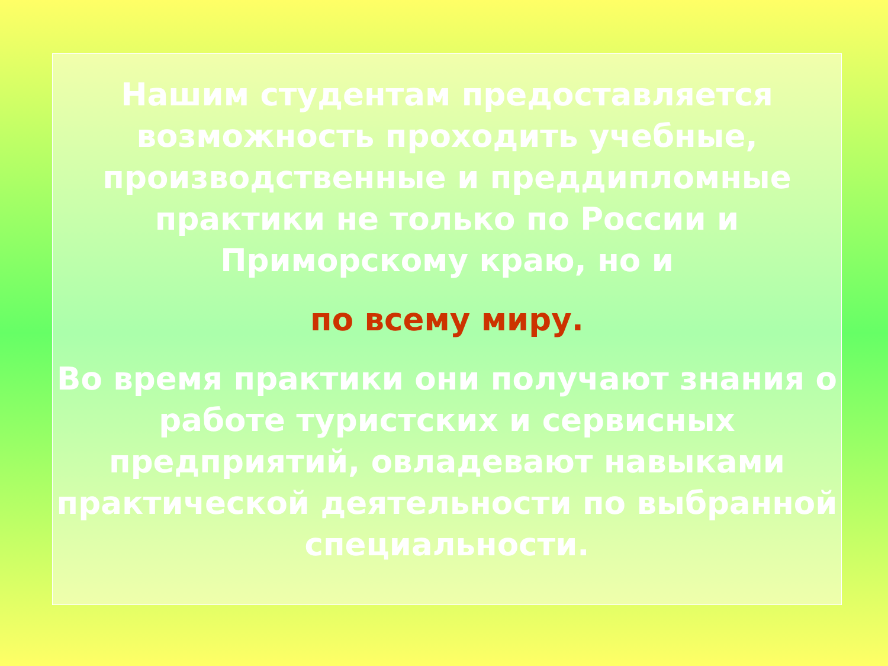Нашим студентам предоставляется возможность проходить учебные, производственные и преддипломные практики не только по России и Приморскому краю, но и
по всему миру.
Во время практики они получают знания о работе туристских и сервисных предприятий, овладевают навыками практической деятельности по выбранной специальности.